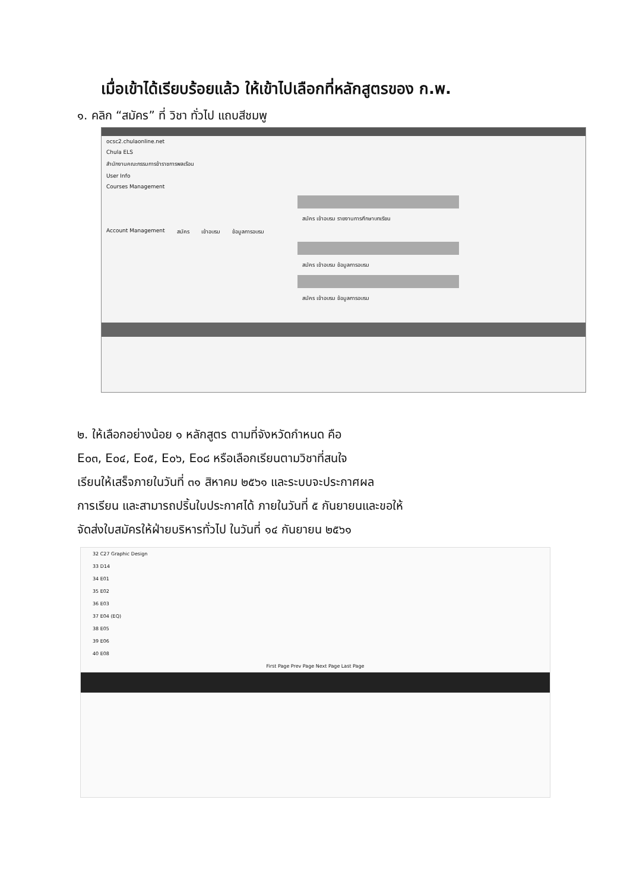เมื่อเข้าได้เรียบร้อยแล้ว ให้เข้าไปเลือกที่หลักสูตรของ ก.พ.
๑. คลิก “สมัคร” ที่ วิชา ทั่วไป แถบสีชมพู
ocsc2.chulaonline.net
Chula ELS
สำนักงานคณะกรรมการข้าราชการพลเรือน
User Info
Courses Management
สมัคร เข้าอบรม รายงานการศึกษาบทเรียน
Account Management สมัคร เข้าอบรม ข้อมูลการอบรม
สมัคร เข้าอบรม ข้อมูลการอบรม
สมัคร เข้าอบรม ข้อมูลการอบรม
๒. ให้เลือกอย่างน้อย ๑ หลักสูตร ตามที่จังหวัดกำหนด คือ
E๐๓, E๐๔, E๐๕, E๐๖, E๐๘ หรือเลือกเรียนตามวิชาที่สนใจ
เรียนให้เสร็จภายในวันที่ ๓๑ สิหาคม ๒๕๖๑ และระบบจะประกาศผล
การเรียน และสามารถปริ้นใบประกาศได้ ภายในวันที่ ๕ กันยายนและขอให้
จัดส่งใบสมัครให้ฝ่ายบริหารทั่วไป ในวันที่ ๑๔ กันยายน ๒๕๖๑
32 C27 Graphic Design
33 D14
34 E01
35 E02
36 E03
37 E04 (EQ)
38 E05
39 E06
40 E08
First Page Prev Page Next Page Last Page